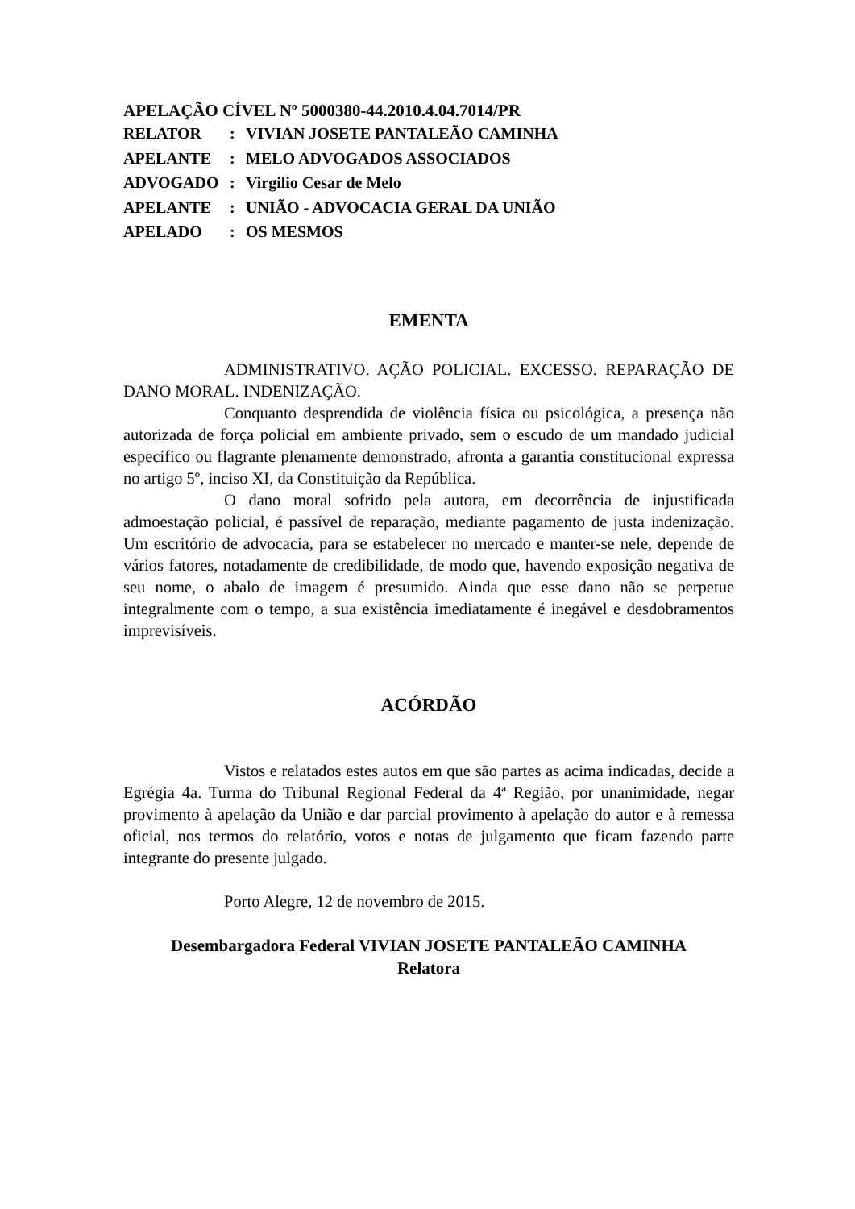APELAÇÃO CÍVEL Nº 5000380-44.2010.4.04.7014/PR
| RELATOR | : | VIVIAN JOSETE PANTALEÃO CAMINHA |
| APELANTE | : | MELO ADVOGADOS ASSOCIADOS |
| ADVOGADO | : | Virgilio Cesar de Melo |
| APELANTE | : | UNIÃO - ADVOCACIA GERAL DA UNIÃO |
| APELADO | : | OS MESMOS |
EMENTA
ADMINISTRATIVO. AÇÃO POLICIAL. EXCESSO. REPARAÇÃO DE DANO MORAL. INDENIZAÇÃO.
Conquanto desprendida de violência física ou psicológica, a presença não autorizada de força policial em ambiente privado, sem o escudo de um mandado judicial específico ou flagrante plenamente demonstrado, afronta a garantia constitucional expressa no artigo 5º, inciso XI, da Constituição da República.
O dano moral sofrido pela autora, em decorrência de injustificada admoestação policial, é passível de reparação, mediante pagamento de justa indenização. Um escritório de advocacia, para se estabelecer no mercado e manter-se nele, depende de vários fatores, notadamente de credibilidade, de modo que, havendo exposição negativa de seu nome, o abalo de imagem é presumido. Ainda que esse dano não se perpetue integralmente com o tempo, a sua existência imediatamente é inegável e desdobramentos imprevisíveis.
ACÓRDÃO
Vistos e relatados estes autos em que são partes as acima indicadas, decide a Egrégia 4a. Turma do Tribunal Regional Federal da 4ª Região, por unanimidade, negar provimento à apelação da União e dar parcial provimento à apelação do autor e à remessa oficial, nos termos do relatório, votos e notas de julgamento que ficam fazendo parte integrante do presente julgado.
Porto Alegre, 12 de novembro de 2015.
Desembargadora Federal VIVIAN JOSETE PANTALEÃO CAMINHA
Relatora